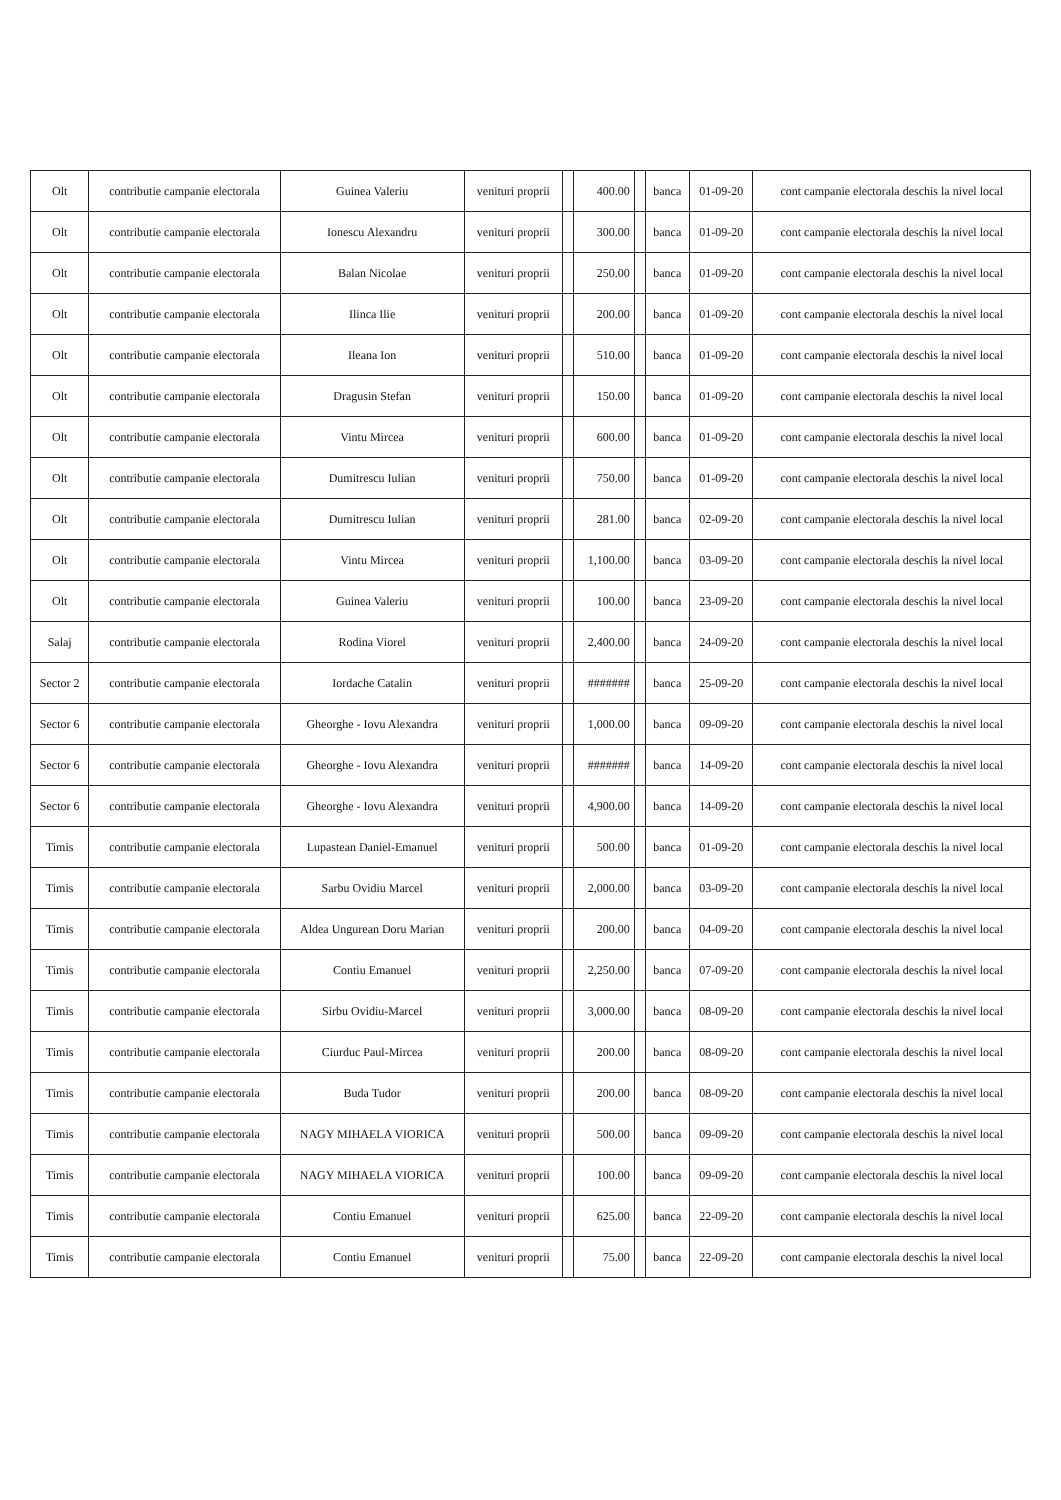| Olt | contributie campanie electorala | Guinea Valeriu | venituri proprii | | 400.00 | | banca | 01-09-20 | cont campanie electorala deschis la nivel local |
| Olt | contributie campanie electorala | Ionescu Alexandru | venituri proprii | | 300.00 | | banca | 01-09-20 | cont campanie electorala deschis la nivel local |
| Olt | contributie campanie electorala | Balan Nicolae | venituri proprii | | 250.00 | | banca | 01-09-20 | cont campanie electorala deschis la nivel local |
| Olt | contributie campanie electorala | Ilinca Ilie | venituri proprii | | 200.00 | | banca | 01-09-20 | cont campanie electorala deschis la nivel local |
| Olt | contributie campanie electorala | Ileana Ion | venituri proprii | | 510.00 | | banca | 01-09-20 | cont campanie electorala deschis la nivel local |
| Olt | contributie campanie electorala | Dragusin Stefan | venituri proprii | | 150.00 | | banca | 01-09-20 | cont campanie electorala deschis la nivel local |
| Olt | contributie campanie electorala | Vintu Mircea | venituri proprii | | 600.00 | | banca | 01-09-20 | cont campanie electorala deschis la nivel local |
| Olt | contributie campanie electorala | Dumitrescu Iulian | venituri proprii | | 750.00 | | banca | 01-09-20 | cont campanie electorala deschis la nivel local |
| Olt | contributie campanie electorala | Dumitrescu Iulian | venituri proprii | | 281.00 | | banca | 02-09-20 | cont campanie electorala deschis la nivel local |
| Olt | contributie campanie electorala | Vintu Mircea | venituri proprii | | 1,100.00 | | banca | 03-09-20 | cont campanie electorala deschis la nivel local |
| Olt | contributie campanie electorala | Guinea Valeriu | venituri proprii | | 100.00 | | banca | 23-09-20 | cont campanie electorala deschis la nivel local |
| Salaj | contributie campanie electorala | Rodina Viorel | venituri proprii | | 2,400.00 | | banca | 24-09-20 | cont campanie electorala deschis la nivel local |
| Sector 2 | contributie campanie electorala | Iordache Catalin | venituri proprii | | ####### | | banca | 25-09-20 | cont campanie electorala deschis la nivel local |
| Sector 6 | contributie campanie electorala | Gheorghe - Iovu Alexandra | venituri proprii | | 1,000.00 | | banca | 09-09-20 | cont campanie electorala deschis la nivel local |
| Sector 6 | contributie campanie electorala | Gheorghe - Iovu Alexandra | venituri proprii | | ####### | | banca | 14-09-20 | cont campanie electorala deschis la nivel local |
| Sector 6 | contributie campanie electorala | Gheorghe - Iovu Alexandra | venituri proprii | | 4,900.00 | | banca | 14-09-20 | cont campanie electorala deschis la nivel local |
| Timis | contributie campanie electorala | Lupastean Daniel-Emanuel | venituri proprii | | 500.00 | | banca | 01-09-20 | cont campanie electorala deschis la nivel local |
| Timis | contributie campanie electorala | Sarbu Ovidiu Marcel | venituri proprii | | 2,000.00 | | banca | 03-09-20 | cont campanie electorala deschis la nivel local |
| Timis | contributie campanie electorala | Aldea Ungurean Doru Marian | venituri proprii | | 200.00 | | banca | 04-09-20 | cont campanie electorala deschis la nivel local |
| Timis | contributie campanie electorala | Contiu Emanuel | venituri proprii | | 2,250.00 | | banca | 07-09-20 | cont campanie electorala deschis la nivel local |
| Timis | contributie campanie electorala | Sirbu Ovidiu-Marcel | venituri proprii | | 3,000.00 | | banca | 08-09-20 | cont campanie electorala deschis la nivel local |
| Timis | contributie campanie electorala | Ciurduc Paul-Mircea | venituri proprii | | 200.00 | | banca | 08-09-20 | cont campanie electorala deschis la nivel local |
| Timis | contributie campanie electorala | Buda Tudor | venituri proprii | | 200.00 | | banca | 08-09-20 | cont campanie electorala deschis la nivel local |
| Timis | contributie campanie electorala | NAGY MIHAELA VIORICA | venituri proprii | | 500.00 | | banca | 09-09-20 | cont campanie electorala deschis la nivel local |
| Timis | contributie campanie electorala | NAGY MIHAELA VIORICA | venituri proprii | | 100.00 | | banca | 09-09-20 | cont campanie electorala deschis la nivel local |
| Timis | contributie campanie electorala | Contiu Emanuel | venituri proprii | | 625.00 | | banca | 22-09-20 | cont campanie electorala deschis la nivel local |
| Timis | contributie campanie electorala | Contiu Emanuel | venituri proprii | | 75.00 | | banca | 22-09-20 | cont campanie electorala deschis la nivel local |